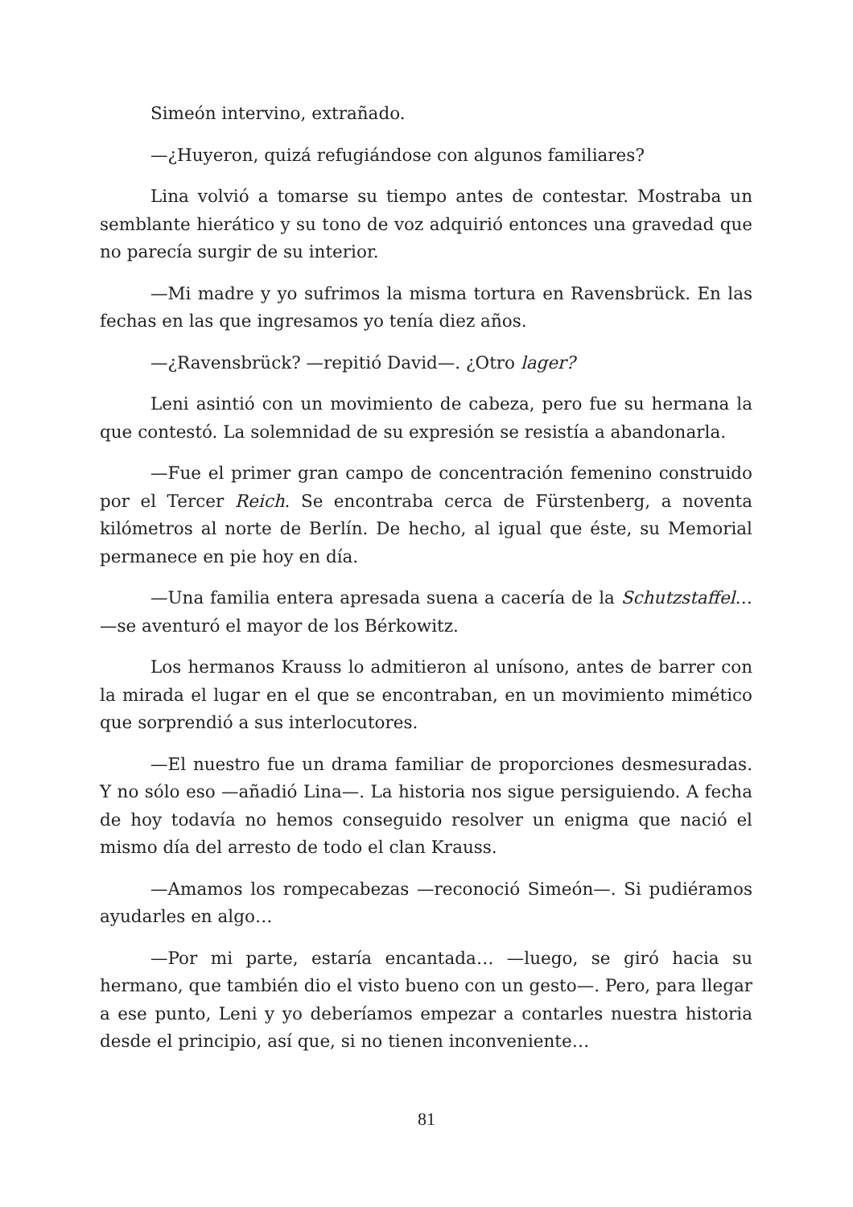Simeón intervino, extrañado.
—¿Huyeron, quizá refugiándose con algunos familiares?
Lina volvió a tomarse su tiempo antes de contestar. Mostraba un semblante hierático y su tono de voz adquirió entonces una gravedad que no parecía surgir de su interior.
—Mi madre y yo sufrimos la misma tortura en Ravensbrück. En las fechas en las que ingresamos yo tenía diez años.
—¿Ravensbrück? —repitió David—. ¿Otro lager?
Leni asintió con un movimiento de cabeza, pero fue su hermana la que contestó. La solemnidad de su expresión se resistía a abandonarla.
—Fue el primer gran campo de concentración femenino construido por el Tercer Reich. Se encontraba cerca de Fürstenberg, a noventa kilómetros al norte de Berlín. De hecho, al igual que éste, su Memorial permanece en pie hoy en día.
—Una familia entera apresada suena a cacería de la Schutzstaffel… —se aventuró el mayor de los Bérkowitz.
Los hermanos Krauss lo admitieron al unísono, antes de barrer con la mirada el lugar en el que se encontraban, en un movimiento mimético que sorprendió a sus interlocutores.
—El nuestro fue un drama familiar de proporciones desmesuradas. Y no sólo eso —añadió Lina—. La historia nos sigue persiguiendo. A fecha de hoy todavía no hemos conseguido resolver un enigma que nació el mismo día del arresto de todo el clan Krauss.
—Amamos los rompecabezas —reconoció Simeón—. Si pudiéramos ayudarles en algo…
—Por mi parte, estaría encantada… —luego, se giró hacia su hermano, que también dio el visto bueno con un gesto—. Pero, para llegar a ese punto, Leni y yo deberíamos empezar a contarles nuestra historia desde el principio, así que, si no tienen inconveniente…
81